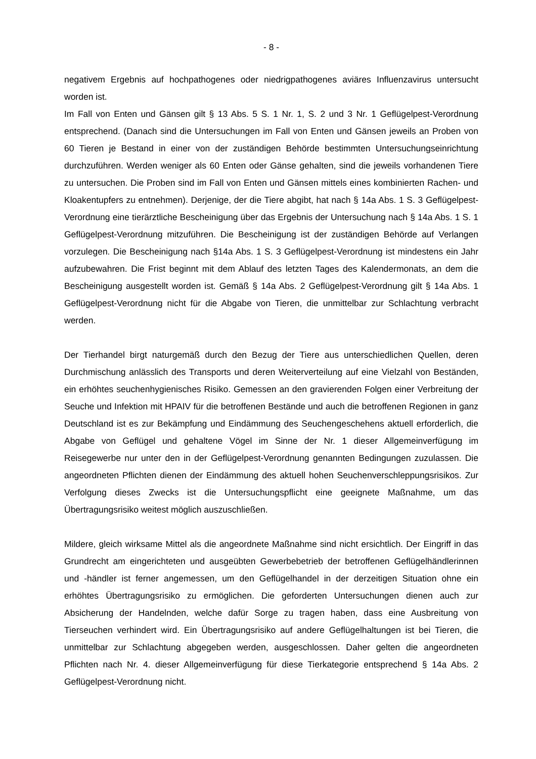- 8 -
negativem Ergebnis auf hochpathogenes oder niedrigpathogenes aviäres Influenzavirus untersucht worden ist.
Im Fall von Enten und Gänsen gilt § 13 Abs. 5 S. 1 Nr. 1, S. 2 und 3 Nr. 1 Geflügelpest-Verordnung entsprechend. (Danach sind die Untersuchungen im Fall von Enten und Gänsen jeweils an Proben von 60 Tieren je Bestand in einer von der zuständigen Behörde bestimmten Untersuchungseinrichtung durchzuführen. Werden weniger als 60 Enten oder Gänse gehalten, sind die jeweils vorhandenen Tiere zu untersuchen. Die Proben sind im Fall von Enten und Gänsen mittels eines kombinierten Rachen- und Kloakentupfers zu entnehmen). Derjenige, der die Tiere abgibt, hat nach § 14a Abs. 1 S. 3 Geflügelpest-Verordnung eine tierärztliche Bescheinigung über das Ergebnis der Untersuchung nach § 14a Abs. 1 S. 1 Geflügelpest-Verordnung mitzuführen. Die Bescheinigung ist der zuständigen Behörde auf Verlangen vorzulegen. Die Bescheinigung nach §14a Abs. 1 S. 3 Geflügelpest-Verordnung ist mindestens ein Jahr aufzubewahren. Die Frist beginnt mit dem Ablauf des letzten Tages des Kalendermonats, an dem die Bescheinigung ausgestellt worden ist. Gemäß § 14a Abs. 2 Geflügelpest-Verordnung gilt § 14a Abs. 1 Geflügelpest-Verordnung nicht für die Abgabe von Tieren, die unmittelbar zur Schlachtung verbracht werden.
Der Tierhandel birgt naturgemäß durch den Bezug der Tiere aus unterschiedlichen Quellen, deren Durchmischung anlässlich des Transports und deren Weiterverteilung auf eine Vielzahl von Beständen, ein erhöhtes seuchenhygienisches Risiko. Gemessen an den gravierenden Folgen einer Verbreitung der Seuche und Infektion mit HPAIV für die betroffenen Bestände und auch die betroffenen Regionen in ganz Deutschland ist es zur Bekämpfung und Eindämmung des Seuchengeschehens aktuell erforderlich, die Abgabe von Geflügel und gehaltene Vögel im Sinne der Nr. 1 dieser Allgemeinverfügung im Reisegewerbe nur unter den in der Geflügelpest-Verordnung genannten Bedingungen zuzulassen. Die angeordneten Pflichten dienen der Eindämmung des aktuell hohen Seuchenverschleppungsrisikos. Zur Verfolgung dieses Zwecks ist die Untersuchungspflicht eine geeignete Maßnahme, um das Übertragungsrisiko weitest möglich auszuschließen.
Mildere, gleich wirksame Mittel als die angeordnete Maßnahme sind nicht ersichtlich. Der Eingriff in das Grundrecht am eingerichteten und ausgeübten Gewerbebetrieb der betroffenen Geflügelhändlerinnen und -händler ist ferner angemessen, um den Geflügelhandel in der derzeitigen Situation ohne ein erhöhtes Übertragungsrisiko zu ermöglichen. Die geforderten Untersuchungen dienen auch zur Absicherung der Handelnden, welche dafür Sorge zu tragen haben, dass eine Ausbreitung von Tierseuchen verhindert wird. Ein Übertragungsrisiko auf andere Geflügelhaltungen ist bei Tieren, die unmittelbar zur Schlachtung abgegeben werden, ausgeschlossen. Daher gelten die angeordneten Pflichten nach Nr. 4. dieser Allgemeinverfügung für diese Tierkategorie entsprechend § 14a Abs. 2 Geflügelpest-Verordnung nicht.